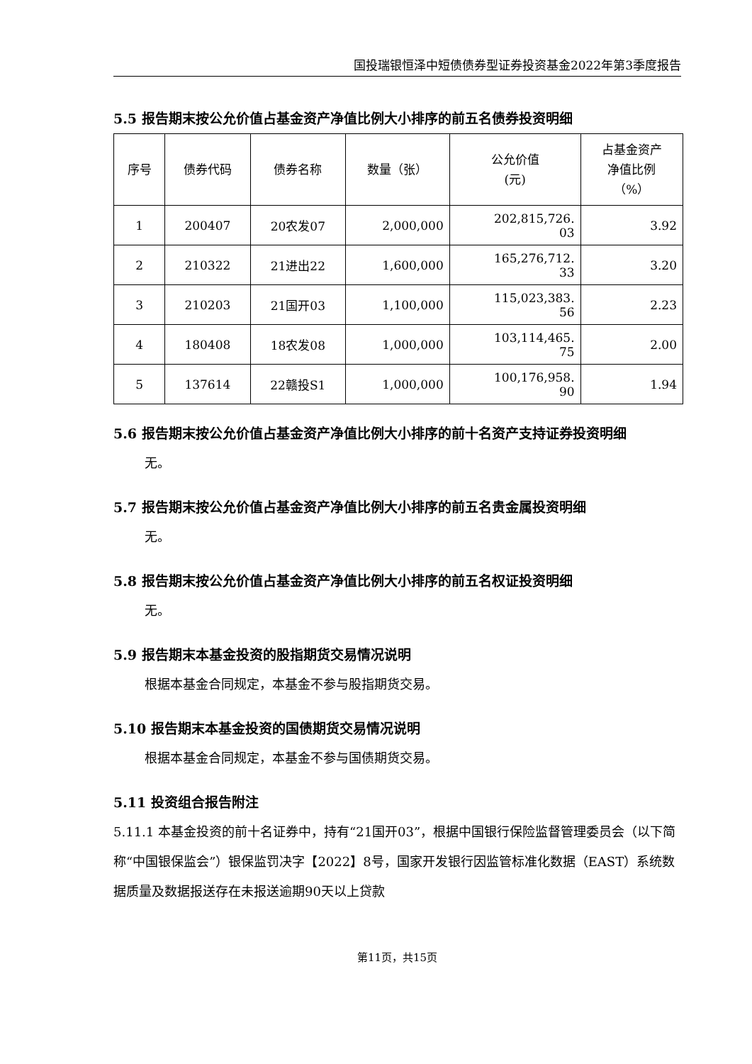国投瑞银恒泽中短债债券型证券投资基金2022年第3季度报告
5.5 报告期末按公允价值占基金资产净值比例大小排序的前五名债券投资明细
| 序号 | 债券代码 | 债券名称 | 数量（张） | 公允价值 (元) | 占基金资产 净值比例 （%） |
| --- | --- | --- | --- | --- | --- |
| 1 | 200407 | 20农发07 | 2,000,000 | 202,815,726. 03 | 3.92 |
| 2 | 210322 | 21进出22 | 1,600,000 | 165,276,712. 33 | 3.20 |
| 3 | 210203 | 21国开03 | 1,100,000 | 115,023,383. 56 | 2.23 |
| 4 | 180408 | 18农发08 | 1,000,000 | 103,114,465. 75 | 2.00 |
| 5 | 137614 | 22赣投S1 | 1,000,000 | 100,176,958. 90 | 1.94 |
5.6 报告期末按公允价值占基金资产净值比例大小排序的前十名资产支持证券投资明细
无。
5.7 报告期末按公允价值占基金资产净值比例大小排序的前五名贵金属投资明细
无。
5.8 报告期末按公允价值占基金资产净值比例大小排序的前五名权证投资明细
无。
5.9 报告期末本基金投资的股指期货交易情况说明
根据本基金合同规定，本基金不参与股指期货交易。
5.10 报告期末本基金投资的国债期货交易情况说明
根据本基金合同规定，本基金不参与国债期货交易。
5.11 投资组合报告附注
5.11.1 本基金投资的前十名证券中，持有“21国开03”，根据中国银行保险监督管理委员会（以下简称“中国银保监会”）银保监罚决字【2022】8号，国家开发银行因监管标准化数据（EAST）系统数据质量及数据报送存在未报送逾期90天以上贷款
第11页，共15页